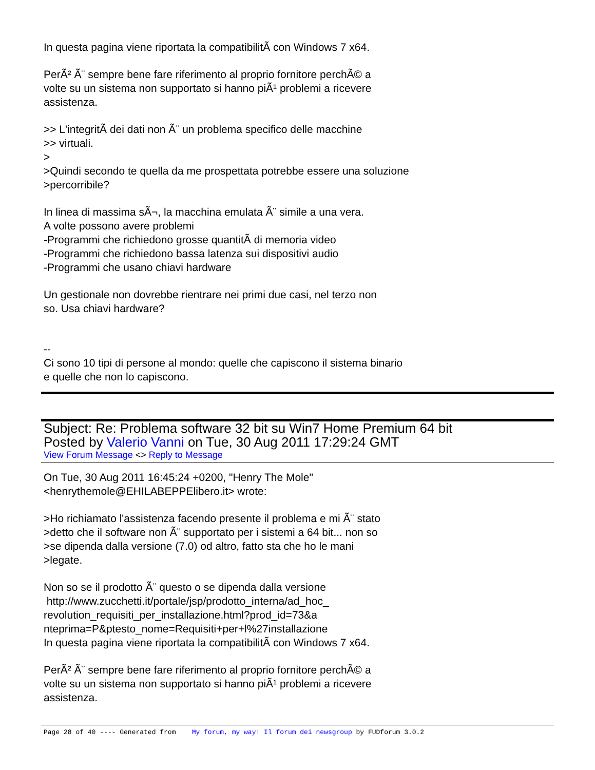In questa pagina viene riportata la compatibilitÃ con Windows 7 x64.
PerÃ² Ã¨ sempre bene fare riferimento al proprio fornitore perchÃ© a
volte su un sistema non supportato si hanno piÃ¹ problemi a ricevere
assistenza.
>> L'integritÃ dei dati non Ã¨ un problema specifico delle macchine
>> virtuali.
>
>Quindi secondo te quella da me prospettata potrebbe essere una soluzione
>percorribile?
In linea di massima sÃ¬, la macchina emulata Ã¨ simile a una vera.
A volte possono avere problemi
-Programmi che richiedono grosse quantitÃ di memoria video
-Programmi che richiedono bassa latenza sui dispositivi audio
-Programmi che usano chiavi hardware
Un gestionale non dovrebbe rientrare nei primi due casi, nel terzo non
so. Usa chiavi hardware?
--
Ci sono 10 tipi di persone al mondo: quelle che capiscono il sistema binario
e quelle che non lo capiscono.
Subject: Re: Problema software 32 bit su Win7 Home Premium 64 bit
Posted by Valerio Vanni on Tue, 30 Aug 2011 17:29:24 GMT
View Forum Message <> Reply to Message
On Tue, 30 Aug 2011 16:45:24 +0200, "Henry The Mole"
<henrythemole@EHILABEPPElibero.it> wrote:
>Ho richiamato l'assistenza facendo presente il problema e mi Ã¨ stato
>detto che il software non Ã¨ supportato per i sistemi a 64 bit... non so
>se dipenda dalla versione (7.0) od altro, fatto sta che ho le mani
>legate.
Non so se il prodotto Ã¨ questo o se dipenda dalla versione
http://www.zucchetti.it/portale/jsp/prodotto_interna/ad_hoc_
revolution_requisiti_per_installazione.html?prod_id=73&a
nteprima=P&ptesto_nome=Requisiti+per+l%27installazione
In questa pagina viene riportata la compatibilitÃ con Windows 7 x64.
PerÃ² Ã¨ sempre bene fare riferimento al proprio fornitore perchÃ© a
volte su un sistema non supportato si hanno piÃ¹ problemi a ricevere
assistenza.
Page 28 of 40 ---- Generated from My forum, my way! Il forum dei newsgroup by FUDforum 3.0.2